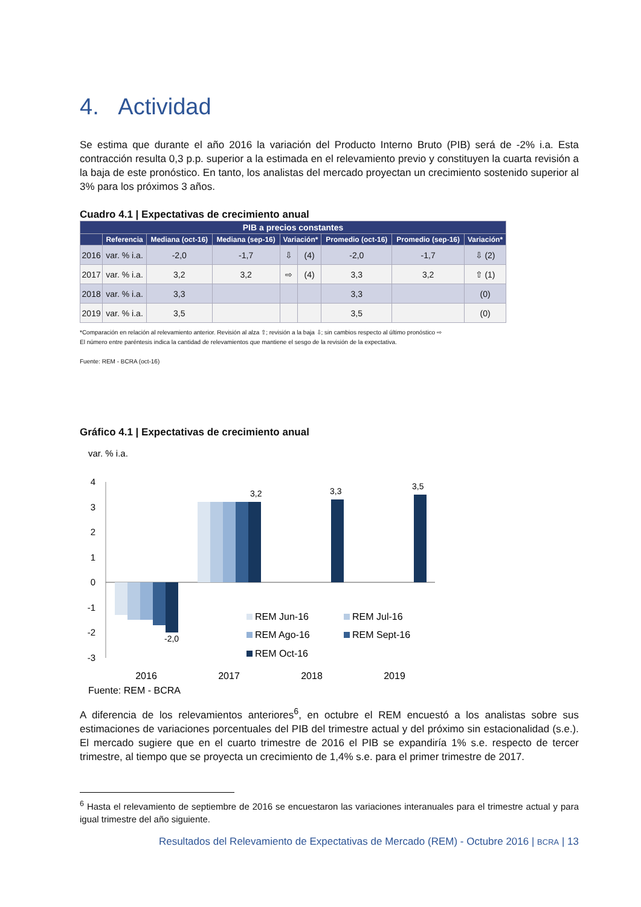4. Actividad
Se estima que durante el año 2016 la variación del Producto Interno Bruto (PIB) será de -2% i.a. Esta contracción resulta 0,3 p.p. superior a la estimada en el relevamiento previo y constituyen la cuarta revisión a la baja de este pronóstico. En tanto, los analistas del mercado proyectan un crecimiento sostenido superior al 3% para los próximos 3 años.
Cuadro 4.1 | Expectativas de crecimiento anual
| PIB a precios constantes | | | | | | | | |
| --- | --- | --- | --- | --- | --- | --- | --- | --- |
| | Referencia | Mediana (oct-16) | Mediana (sep-16) | Variación* | | Promedio (oct-16) | Promedio (sep-16) | Variación* |
| 2016 | var. % i.a. | -2,0 | -1,7 | ⇩ | (4) | -2,0 | -1,7 | ⇩ (2) |
| 2017 | var. % i.a. | 3,2 | 3,2 | ⇨ | (4) | 3,3 | 3,2 | ⇧ (1) |
| 2018 | var. % i.a. | 3,3 | | | | 3,3 | | (0) |
| 2019 | var. % i.a. | 3,5 | | | | 3,5 | | (0) |
*Comparación en relación al relevamiento anterior. Revisión al alza ⇧; revisión a la baja ⇩; sin cambios respecto al último pronóstico ⇨
El número entre paréntesis indica la cantidad de relevamientos que mantiene el sesgo de la revisión de la expectativa.
Fuente: REM - BCRA (oct-16)
Gráfico 4.1 | Expectativas de crecimiento anual
var. % i.a.
4
3
2
1
0
-1
-2
-3
3,2
3,3
3,5
-2,0
2016
2017
2018
2019
REM Jun-16
REM Jul-16
REM Ago-16
REM Sept-16
REM Oct-16
Fuente: REM - BCRA
A diferencia de los relevamientos anteriores<sup>6</sup>, en octubre el REM encuestó a los analistas sobre sus estimaciones de variaciones porcentuales del PIB del trimestre actual y del próximo sin estacionalidad (s.e.). El mercado sugiere que en el cuarto trimestre de 2016 el PIB se expandiría 1% s.e. respecto de tercer trimestre, al tiempo que se proyecta un crecimiento de 1,4% s.e. para el primer trimestre de 2017.
<sup>6</sup> Hasta el relevamiento de septiembre de 2016 se encuestaron las variaciones interanuales para el trimestre actual y para igual trimestre del año siguiente.
Resultados del Relevamiento de Expectativas de Mercado (REM) - Octubre 2016 | BCRA | 13